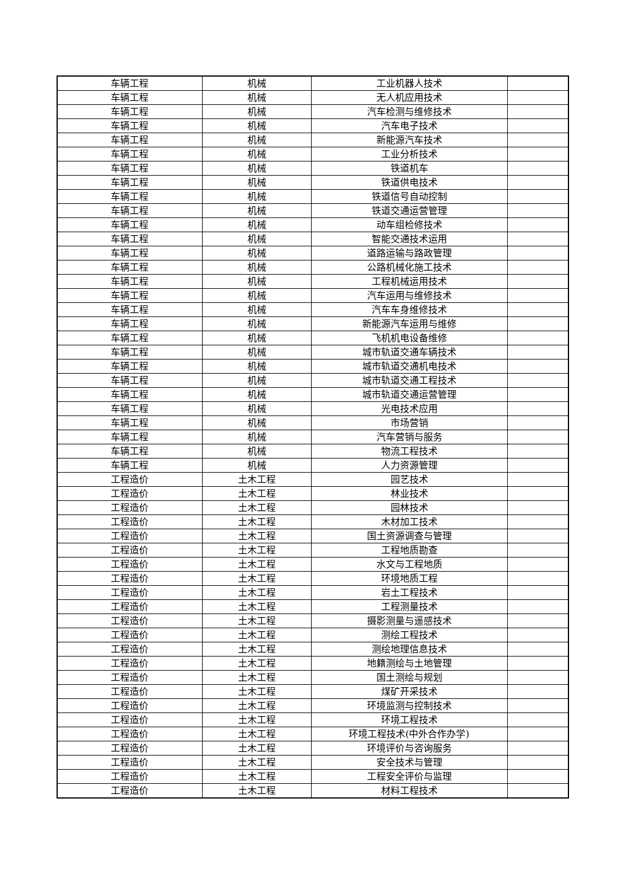| 车辆工程 | 机械 | 工业机器人技术 | |
| 车辆工程 | 机械 | 无人机应用技术 | |
| 车辆工程 | 机械 | 汽车检测与维修技术 | |
| 车辆工程 | 机械 | 汽车电子技术 | |
| 车辆工程 | 机械 | 新能源汽车技术 | |
| 车辆工程 | 机械 | 工业分析技术 | |
| 车辆工程 | 机械 | 铁道机车 | |
| 车辆工程 | 机械 | 铁道供电技术 | |
| 车辆工程 | 机械 | 铁道信号自动控制 | |
| 车辆工程 | 机械 | 铁道交通运营管理 | |
| 车辆工程 | 机械 | 动车组检修技术 | |
| 车辆工程 | 机械 | 智能交通技术运用 | |
| 车辆工程 | 机械 | 道路运输与路政管理 | |
| 车辆工程 | 机械 | 公路机械化施工技术 | |
| 车辆工程 | 机械 | 工程机械运用技术 | |
| 车辆工程 | 机械 | 汽车运用与维修技术 | |
| 车辆工程 | 机械 | 汽车车身维修技术 | |
| 车辆工程 | 机械 | 新能源汽车运用与维修 | |
| 车辆工程 | 机械 | 飞机机电设备维修 | |
| 车辆工程 | 机械 | 城市轨道交通车辆技术 | |
| 车辆工程 | 机械 | 城市轨道交通机电技术 | |
| 车辆工程 | 机械 | 城市轨道交通工程技术 | |
| 车辆工程 | 机械 | 城市轨道交通运营管理 | |
| 车辆工程 | 机械 | 光电技术应用 | |
| 车辆工程 | 机械 | 市场营销 | |
| 车辆工程 | 机械 | 汽车营销与服务 | |
| 车辆工程 | 机械 | 物流工程技术 | |
| 车辆工程 | 机械 | 人力资源管理 | |
| 工程造价 | 土木工程 | 园艺技术 | |
| 工程造价 | 土木工程 | 林业技术 | |
| 工程造价 | 土木工程 | 园林技术 | |
| 工程造价 | 土木工程 | 木材加工技术 | |
| 工程造价 | 土木工程 | 国土资源调查与管理 | |
| 工程造价 | 土木工程 | 工程地质勘查 | |
| 工程造价 | 土木工程 | 水文与工程地质 | |
| 工程造价 | 土木工程 | 环境地质工程 | |
| 工程造价 | 土木工程 | 岩土工程技术 | |
| 工程造价 | 土木工程 | 工程测量技术 | |
| 工程造价 | 土木工程 | 摄影测量与遥感技术 | |
| 工程造价 | 土木工程 | 测绘工程技术 | |
| 工程造价 | 土木工程 | 测绘地理信息技术 | |
| 工程造价 | 土木工程 | 地籍测绘与土地管理 | |
| 工程造价 | 土木工程 | 国土测绘与规划 | |
| 工程造价 | 土木工程 | 煤矿开采技术 | |
| 工程造价 | 土木工程 | 环境监测与控制技术 | |
| 工程造价 | 土木工程 | 环境工程技术 | |
| 工程造价 | 土木工程 | 环境工程技术(中外合作办学) | |
| 工程造价 | 土木工程 | 环境评价与咨询服务 | |
| 工程造价 | 土木工程 | 安全技术与管理 | |
| 工程造价 | 土木工程 | 工程安全评价与监理 | |
| 工程造价 | 土木工程 | 材料工程技术 | |